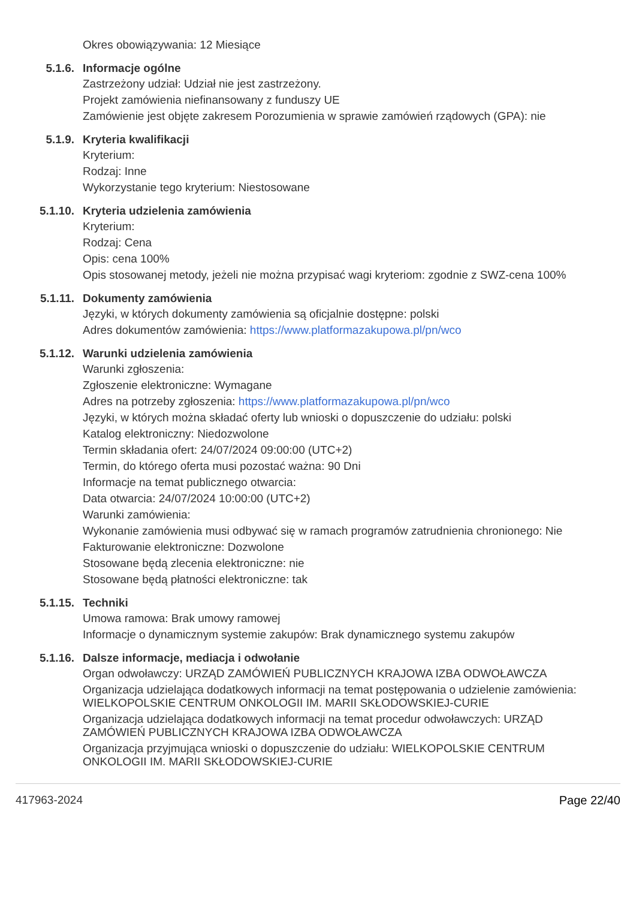Okres obowiązywania: 12 Miesiące
5.1.6. Informacje ogólne
Zastrzeżony udział: Udział nie jest zastrzeżony.
Projekt zamówienia niefinansowany z funduszy UE
Zamówienie jest objęte zakresem Porozumienia w sprawie zamówień rządowych (GPA): nie
5.1.9. Kryteria kwalifikacji
Kryterium:
Rodzaj: Inne
Wykorzystanie tego kryterium: Niestosowane
5.1.10. Kryteria udzielenia zamówienia
Kryterium:
Rodzaj: Cena
Opis: cena 100%
Opis stosowanej metody, jeżeli nie można przypisać wagi kryteriom: zgodnie z SWZ-cena 100%
5.1.11. Dokumenty zamówienia
Języki, w których dokumenty zamówienia są oficjalnie dostępne: polski
Adres dokumentów zamówienia: https://www.platformazakupowa.pl/pn/wco
5.1.12. Warunki udzielenia zamówienia
Warunki zgłoszenia:
Zgłoszenie elektroniczne: Wymagane
Adres na potrzeby zgłoszenia: https://www.platformazakupowa.pl/pn/wco
Języki, w których można składać oferty lub wnioski o dopuszczenie do udziału: polski
Katalog elektroniczny: Niedozwolone
Termin składania ofert: 24/07/2024 09:00:00 (UTC+2)
Termin, do którego oferta musi pozostać ważna: 90 Dni
Informacje na temat publicznego otwarcia:
Data otwarcia: 24/07/2024 10:00:00 (UTC+2)
Warunki zamówienia:
Wykonanie zamówienia musi odbywać się w ramach programów zatrudnienia chronionego: Nie
Fakturowanie elektroniczne: Dozwolone
Stosowane będą zlecenia elektroniczne: nie
Stosowane będą płatności elektroniczne: tak
5.1.15. Techniki
Umowa ramowa: Brak umowy ramowej
Informacje o dynamicznym systemie zakupów: Brak dynamicznego systemu zakupów
5.1.16. Dalsze informacje, mediacja i odwołanie
Organ odwoławczy: URZĄD ZAMÓWIEŃ PUBLICZNYCH KRAJOWA IZBA ODWOŁAWCZA
Organizacja udzielająca dodatkowych informacji na temat postępowania o udzielenie zamówienia: WIELKOPOLSKIE CENTRUM ONKOLOGII IM. MARII SKŁODOWSKIEJ-CURIE
Organizacja udzielająca dodatkowych informacji na temat procedur odwoławczych: URZĄD ZAMÓWIEŃ PUBLICZNYCH KRAJOWA IZBA ODWOŁAWCZA
Organizacja przyjmująca wnioski o dopuszczenie do udziału: WIELKOPOLSKIE CENTRUM ONKOLOGII IM. MARII SKŁODOWSKIEJ-CURIE
417963-2024 Page 22/40